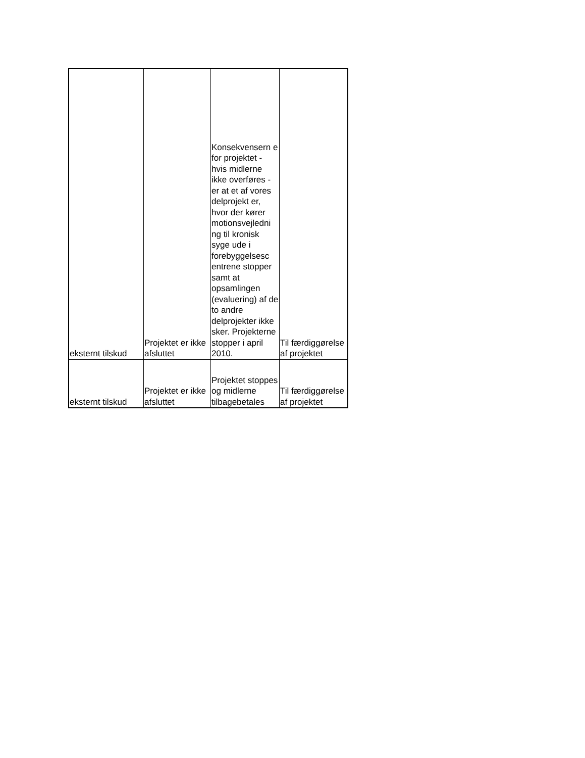| eksternt tilskud | Projektet er ikke afsluttet | Konsekvensern e for projektet - hvis midlerne ikke overføres - er at et af vores delprojekt er, hvor der kører motionsvejledni ng til kronisk syge ude i forebyggelsesc entrene stopper samt at opsamlingen (evaluering) af de to andre delprojekter ikke sker. Projekterne stopper i april 2010. | Til færdiggørelse af projektet |
| eksternt tilskud | Projektet er ikke afsluttet | Projektet stoppes og midlerne tilbagebetales | Til færdiggørelse af projektet |